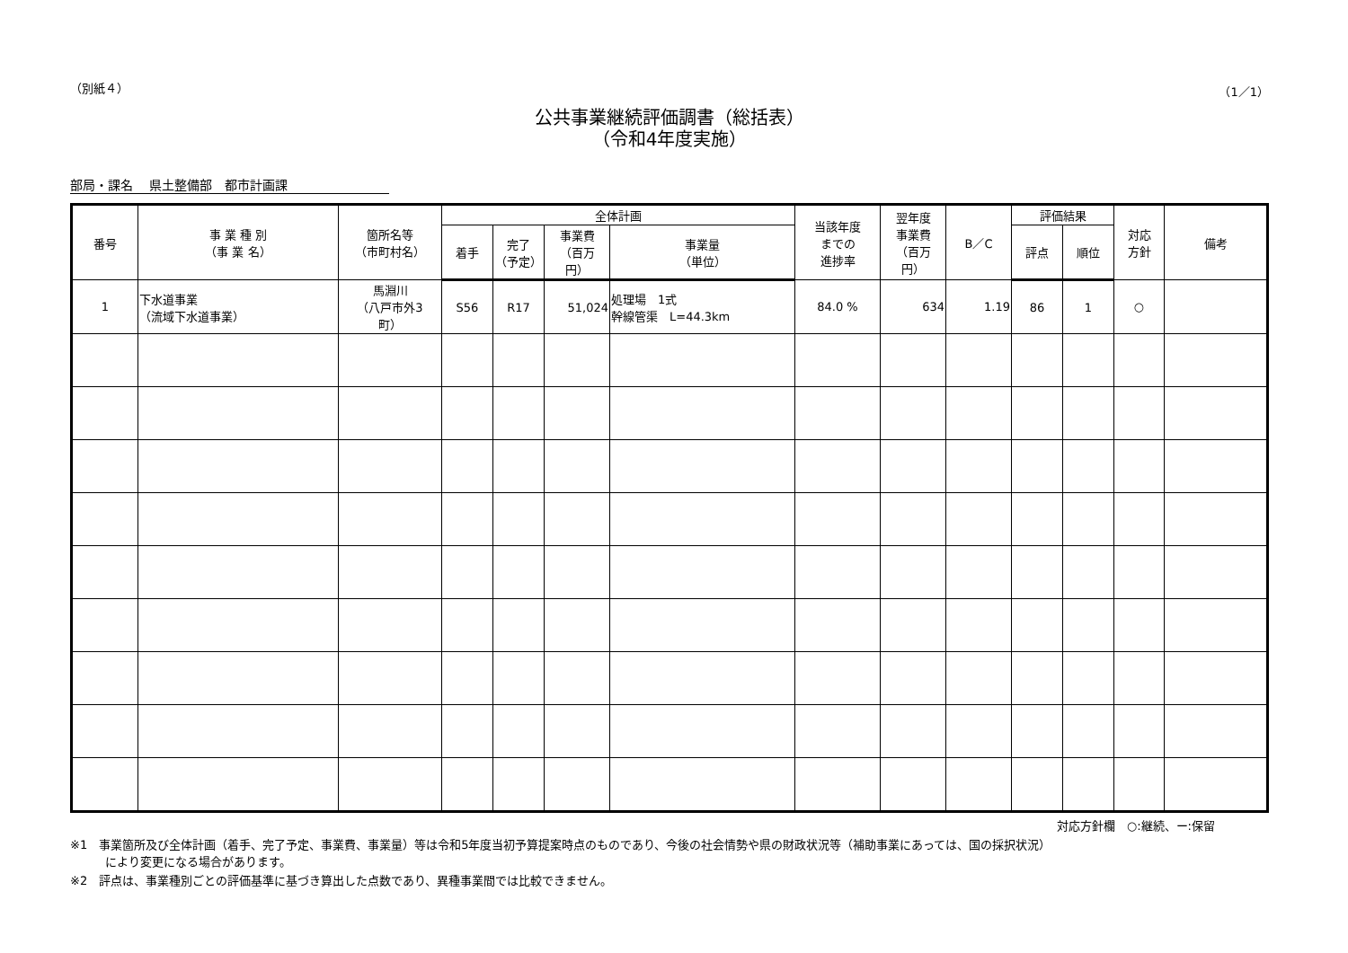（別紙４） （1／1）
公共事業継続評価調書（総括表）
（令和4年度実施）
部局・課名　 県土整備部　都市計画課
| 番号 | 事 業 種 別 （事 業 名） | 箇所名等 （市町村名） | 全体計画 | | | | 当該年度 までの 進捗率 | 翌年度 事業費 （百万 円） | B／C | 評価結果 | | 対応 方針 | 備考 |
| --- | --- | --- | --- | --- | --- | --- | --- | --- | --- | --- | --- | --- | --- |
| | | | 着手 | 完了 （予定） | 事業費 （百万 円） | 事業量 （単位） | | | | 評点 | 順位 | | |
| 1 | 下水道事業 （流域下水道事業） | 馬淵川 （八戸市外3 町） | S56 | R17 | 51,024 | 処理場 1式 幹線管渠 L=44.3km | 84.0 % | 634 | 1.19 | 86 | 1 | ○ | |
対応方針欄　○:継続、ー:保留
※1　事業箇所及び全体計画（着手、完了予定、事業費、事業量）等は令和5年度当初予算提案時点のものであり、今後の社会情勢や県の財政状況等（補助事業にあっては、国の採択状況）
　　　により変更になる場合があります。
※2　評点は、事業種別ごとの評価基準に基づき算出した点数であり、異種事業間では比較できません。